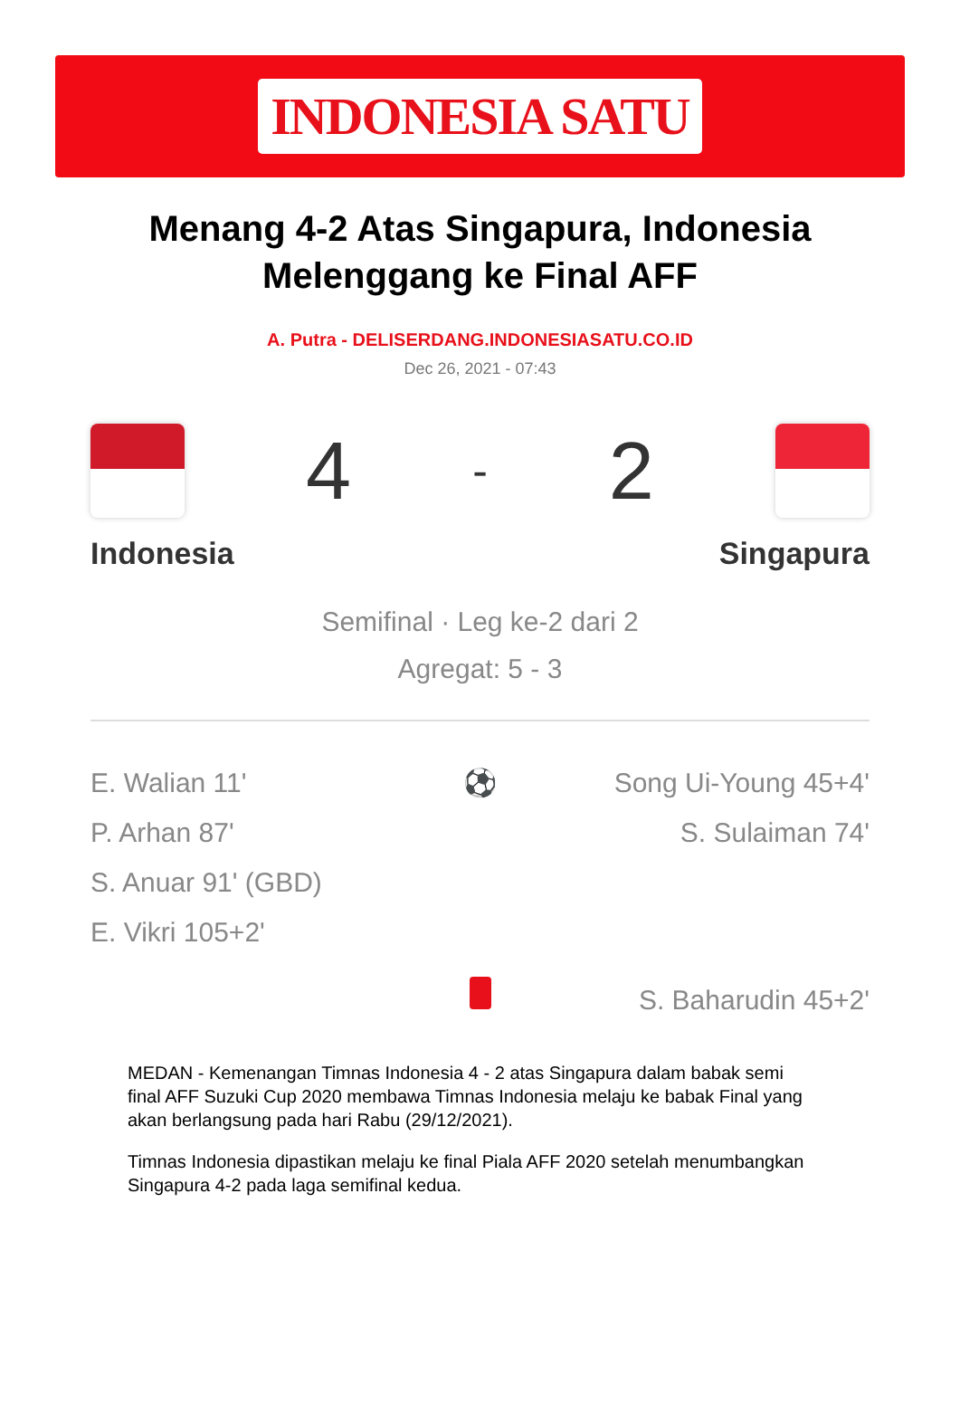INDONESIA SATU
Menang 4-2 Atas Singapura, Indonesia Melenggang ke Final AFF
A. Putra - DELISERDANG.INDONESIASATU.CO.ID
Dec 26, 2021 - 07:43
4 - 2
Indonesia Singapura
Semifinal · Leg ke-2 dari 2
Agregat: 5 - 3
E. Walian 11'
P. Arhan 87'
S. Anuar 91' (GBD)
E. Vikri 105+2'
⚽ Song Ui-Young 45+4'
S. Sulaiman 74'
S. Baharudin 45+2'
MEDAN - Kemenangan Timnas Indonesia 4 - 2 atas Singapura dalam babak semi final AFF Suzuki Cup 2020 membawa Timnas Indonesia melaju ke babak Final yang akan berlangsung pada hari Rabu (29/12/2021).
Timnas Indonesia dipastikan melaju ke final Piala AFF 2020 setelah menumbangkan Singapura 4-2 pada laga semifinal kedua.